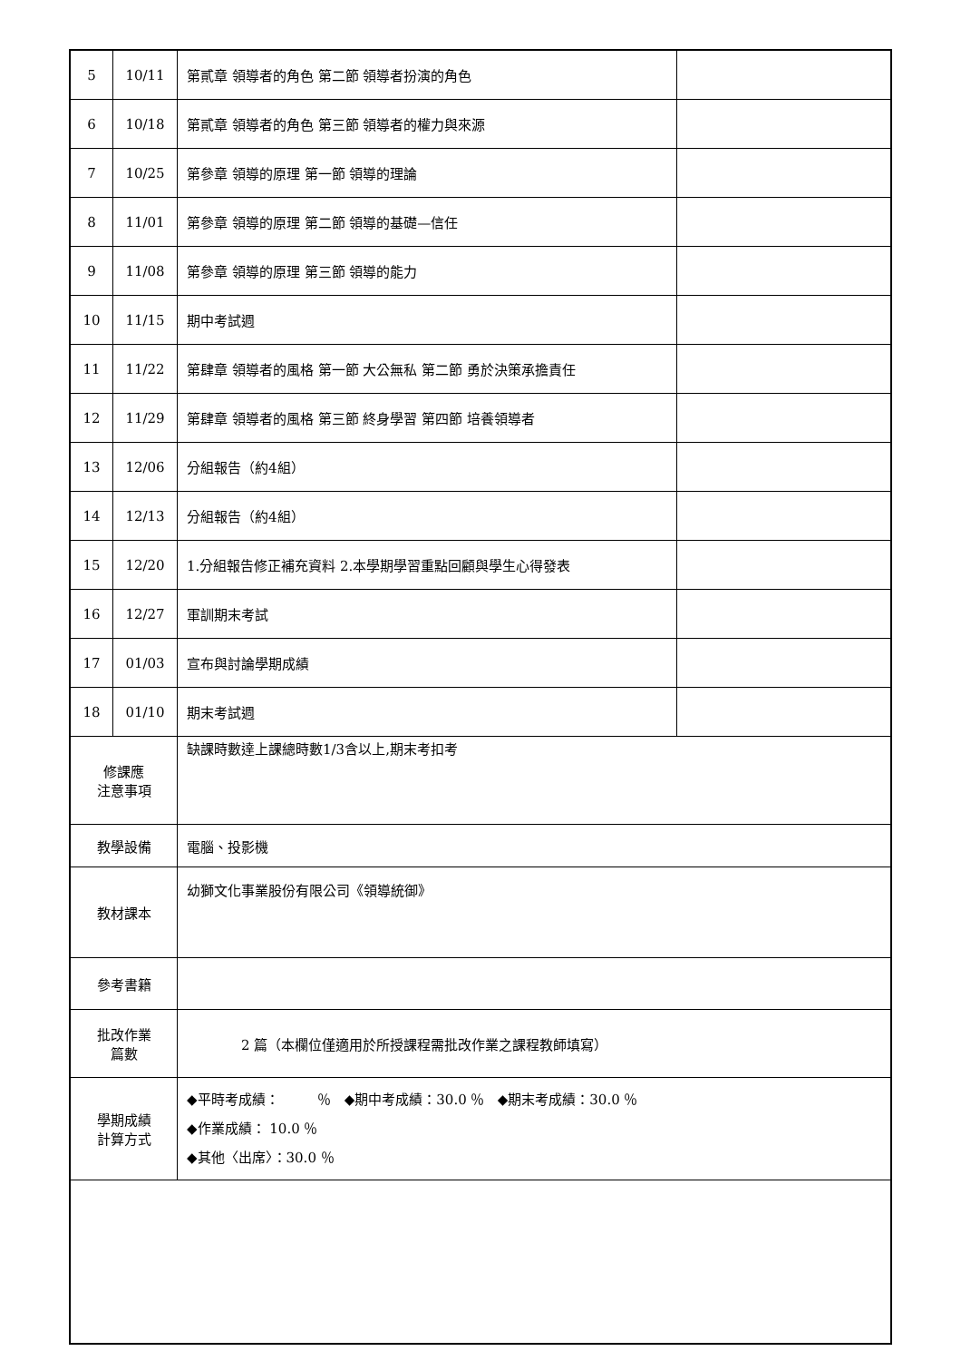| 5 | 10/11 | 第貳章 領導者的角色 第二節 領導者扮演的角色 | |
| 6 | 10/18 | 第貳章 領導者的角色 第三節 領導者的權力與來源 | |
| 7 | 10/25 | 第參章 領導的原理 第一節 領導的理論 | |
| 8 | 11/01 | 第參章 領導的原理 第二節 領導的基礎—信任 | |
| 9 | 11/08 | 第參章 領導的原理 第三節 領導的能力 | |
| 10 | 11/15 | 期中考試週 | |
| 11 | 11/22 | 第肆章 領導者的風格 第一節 大公無私 第二節 勇於決策承擔責任 | |
| 12 | 11/29 | 第肆章 領導者的風格 第三節 終身學習 第四節 培養領導者 | |
| 13 | 12/06 | 分組報告（約4組） | |
| 14 | 12/13 | 分組報告（約4組） | |
| 15 | 12/20 | 1.分組報告修正補充資料 2.本學期學習重點回顧與學生心得發表 | |
| 16 | 12/27 | 軍訓期末考試 | |
| 17 | 01/03 | 宣布與討論學期成績 | |
| 18 | 01/10 | 期末考試週 | |
| 修課應 注意事項 | | 缺課時數達上課總時數1/3含以上,期末考扣考 | |
| 教學設備 | | 電腦、投影機 | |
| 教材課本 | | 幼獅文化事業股份有限公司《領導統御》 | |
| 參考書籍 | | | |
| 批改作業 篇數 | | 2 篇（本欄位僅適用於所授課程需批改作業之課程教師填寫） | |
| 學期成績 計算方式 | | ◆平時考成績： ％ ◆期中考成績：30.0 ％ ◆期末考成績：30.0 ％ ◆作業成績： 10.0 ％ ◆其他〈出席〉：30.0 ％ | |